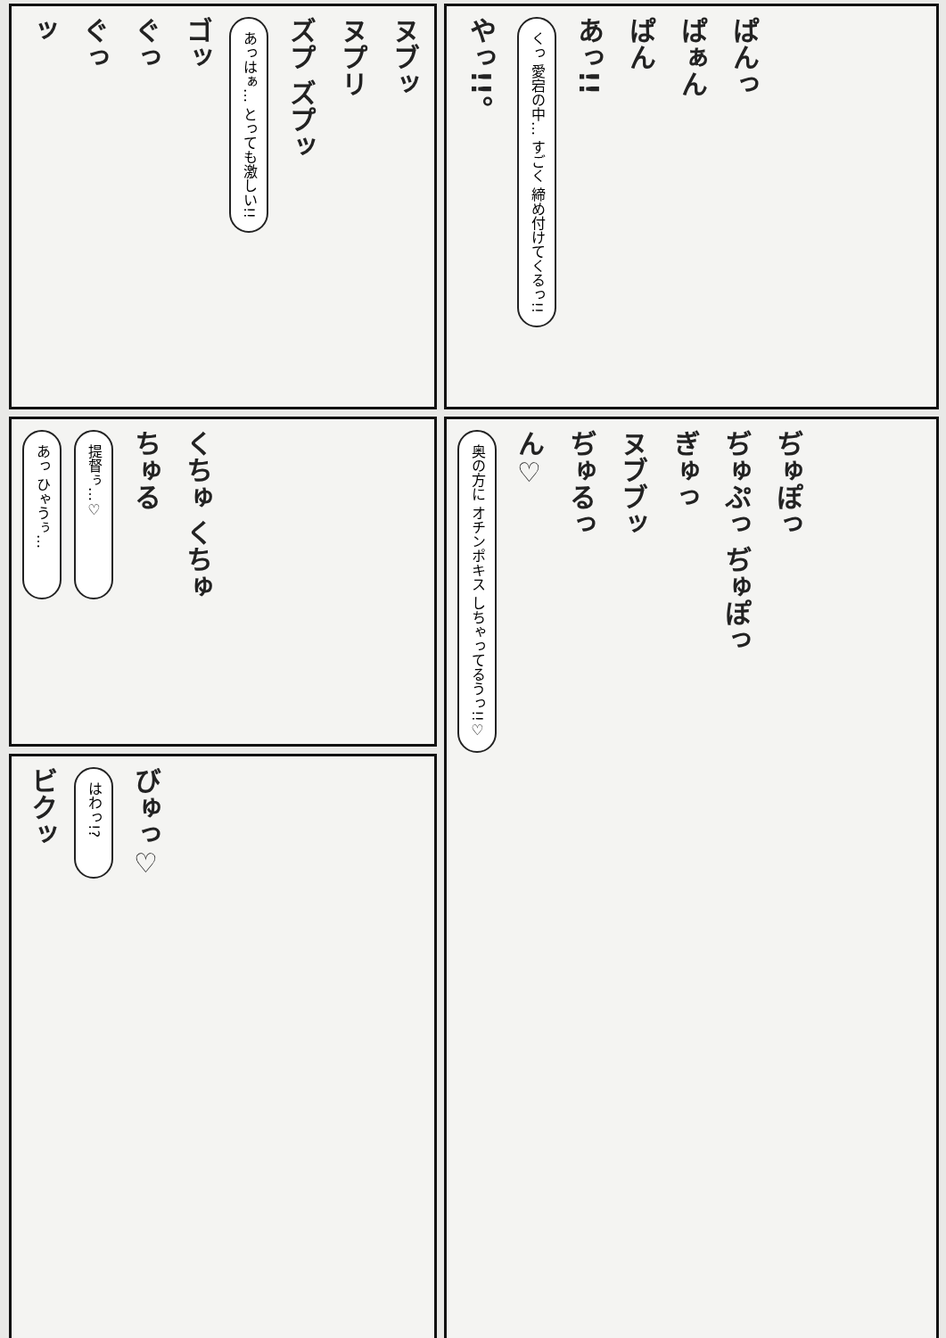ッぐっ ぐっ ゴッ
あっはぁ… とっても激しい!!
ズプ ズプッ ヌプリ ヌブッ
やっ!!。
くっ 愛宕の中… すごく 締め付けてくるっ!!
あっ!! ぱん ぱぁん ぱんっ
あっ ひゃうぅ…
提督ぅ…♡
ちゅる くちゅ くちゅ
奥の方に オチンポキス しちゃってるうっ!!♡
ん♡ ぢゅるっ ヌブブッ ぎゅっ ぢゅぷっ ぢゅぽっ ぢゅぽっ
ビクッ
はわっ!?
びゅっ♡